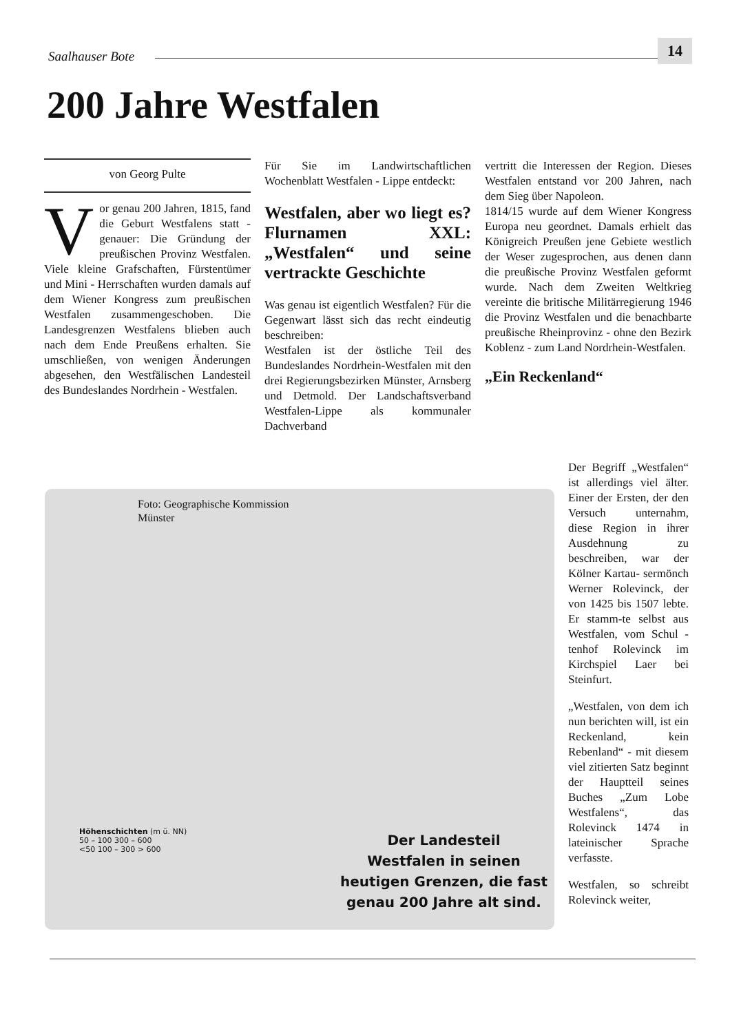Saalhauser Bote 14
200 Jahre Westfalen
von Georg Pulte
Vor genau 200 Jahren, 1815, fand die Geburt Westfalens statt - genauer: Die Gründung der preußischen Provinz Westfalen. Viele kleine Grafschaften, Fürstentümer und Mini - Herrschaften wurden damals auf dem Wiener Kongress zum preußischen Westfalen zusammengeschoben. Die Landesgrenzen Westfalens blieben auch nach dem Ende Preußens erhalten. Sie umschließen, von wenigen Änderungen abgesehen, den Westfälischen Landesteil des Bundeslandes Nordrhein - Westfalen.
Für Sie im Landwirtschaftlichen Wochenblatt Westfalen - Lippe entdeckt:
Westfalen, aber wo liegt es? Flurnamen XXL: „Westfalen“ und seine vertrackte Geschichte
Was genau ist eigentlich Westfalen? Für die Gegenwart lässt sich das recht eindeutig beschreiben:
Westfalen ist der östliche Teil des Bundeslandes Nordrhein-Westfalen mit den drei Regierungsbezirken Münster, Arnsberg und Detmold. Der Landschaftsverband Westfalen-Lippe als kommunaler Dachverband
vertritt die Interessen der Region. Dieses Westfalen entstand vor 200 Jahren, nach dem Sieg über Napoleon.
1814/15 wurde auf dem Wiener Kongress Europa neu geordnet. Damals erhielt das Königreich Preußen jene Gebiete westlich der Weser zugesprochen, aus denen dann die preußische Provinz Westfalen geformt wurde. Nach dem Zweiten Weltkrieg vereinte die britische Militärregierung 1946 die Provinz Westfalen und die benachbarte preußische Rheinprovinz - ohne den Bezirk Koblenz - zum Land Nordrhein-Westfalen.
„Ein Reckenland“
Foto: Geographische Kommission
Münster
Höhenschichten (m ü. NN)
50 – 100 300 – 600
<50 100 – 300 > 600
Der Landesteil
Westfalen in seinen
heutigen Grenzen, die fast
genau 200 Jahre alt sind.
Der Begriff „Westfalen“ ist allerdings viel älter. Einer der Ersten, der den Versuch unternahm, diese Region in ihrer Ausdehnung zu beschreiben, war der Kölner Kartau- sermönch Werner Rolevinck, der von 1425 bis 1507 lebte. Er stamm-te selbst aus Westfalen, vom Schul -tenhof Rolevinck im Kirchspiel Laer bei Steinfurt.
„Westfalen, von dem ich nun berichten will, ist ein Reckenland, kein Rebenland“ - mit diesem viel zitierten Satz beginnt der Hauptteil seines Buches „Zum Lobe Westfalens“, das Rolevinck 1474 in lateinischer Sprache verfasste.
Westfalen, so schreibt Rolevinck weiter,